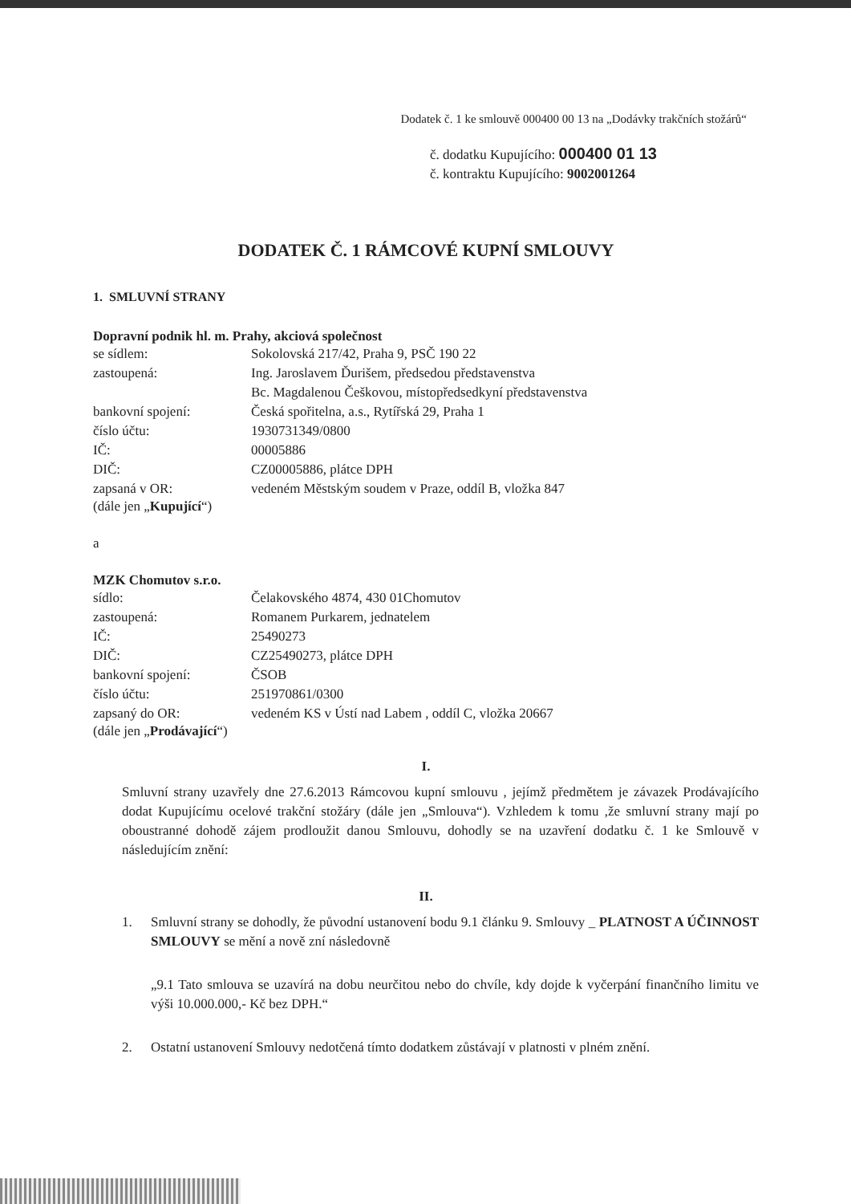Dodatek č. 1 ke smlouvě 000400 00 13 na „Dodávky trakčních stožárů“
č. dodatku Kupujícího: 000400 01 13
č. kontraktu Kupujícího: 9002001264
DODATEK Č. 1 RÁMCOVÉ KUPNÍ SMLOUVY
1. SMLUVNÍ STRANY
Dopravní podnik hl. m. Prahy, akciová společnost
se sídlem: Sokolovská 217/42, Praha 9, PSČ 190 22 zastoupená: Ing. Jaroslavem Ďurišem, předsedou představenstva
Bc. Magdalenou Češkovou, místopředsedkyní představenstva bankovní spojení: Česká spořitelna, a.s., Rytířská 29, Praha 1 číslo účtu: 1930731349/0800 IČ: 00005886 DIČ: CZ00005886, plátce DPH zapsaná v OR: vedeném Městským soudem v Praze, oddíl B, vložka 847
(dále jen „Kupující“)
a
MZK Chomutov s.r.o.
sídlo: Čelakovského 4874, 430 01Chomutov zastoupená: Romanem Purkarem, jednatelem IČ: 25490273 DIČ: CZ25490273, plátce DPH bankovní spojení: ČSOB číslo účtu: 251970861/0300 zapsaný do OR: vedeném KS v Ústí nad Labem , oddíl C, vložka 20667
(dále jen „Prodávající“)
I.
Smluvní strany uzavřely dne 27.6.2013 Rámcovou kupní smlouvu , jejímž předmětem je závazek Prodávajícího dodat Kupujícímu ocelové trakční stožáry (dále jen „Smlouva“). Vzhledem k tomu ,že smluvní strany mají po oboustranné dohodě zájem prodloužit danou Smlouvu, dohodly se na uzavření dodatku č. 1 ke Smlouvě v následujícím znění:
II.
1. Smluvní strany se dohodly, že původní ustanovení bodu 9.1 článku 9. Smlouvy _ PLATNOST A ÚČINNOST SMLOUVY se mění a nově zní následovně
„9.1 Tato smlouva se uzavírá na dobu neurčitou nebo do chvíle, kdy dojde k vyčerpání finančního limitu ve výši 10.000.000,- Kč bez DPH.“
2. Ostatní ustanovení Smlouvy nedotčená tímto dodatkem zůstávají v platnosti v plném znění.